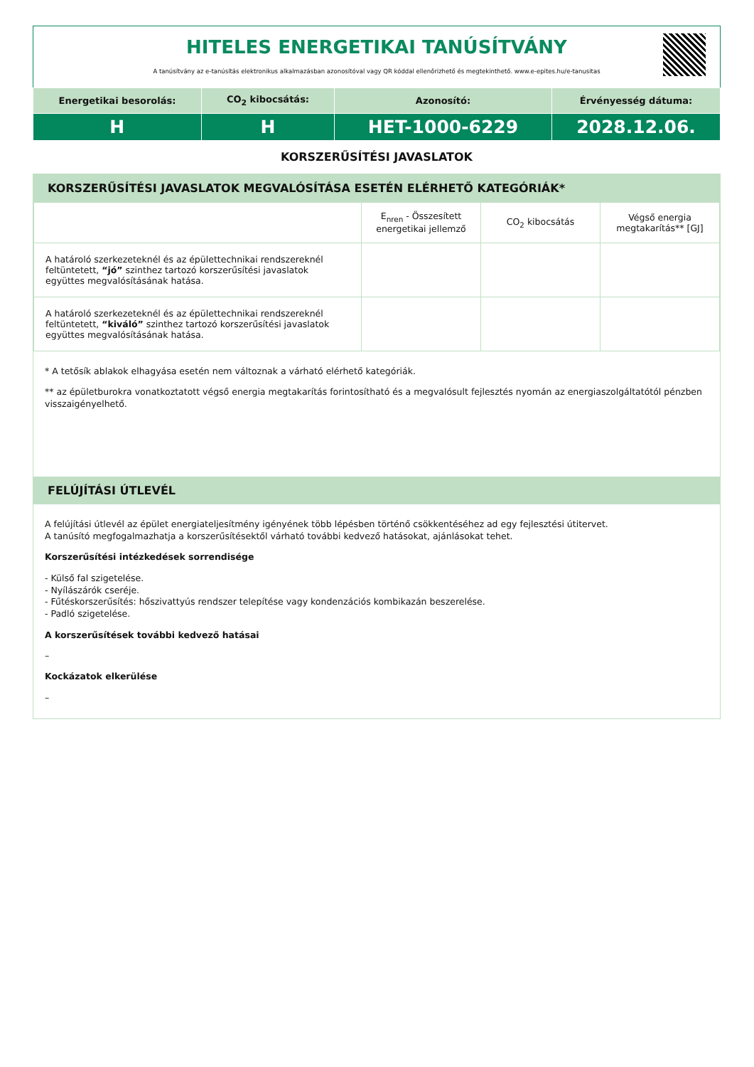HITELES ENERGETIKAI TANÚSÍTVÁNY
A tanúsítvány az e-tanúsítás elektronikus alkalmazásban azonosítóval vagy QR kóddal ellenőrizhető és megtekinthető. www.e-epites.hu/e-tanusitas
| Energetikai besorolás: | CO<sub>2</sub> kibocsátás: | Azonosító: | Érvényesség dátuma: |
| --- | --- | --- | --- |
| H | H | HET-1000-6229 | 2028.12.06. |
KORSZERŰSÍTÉSI JAVASLATOK
KORSZERŰSÍTÉSI JAVASLATOK MEGVALÓSÍTÁSA ESETÉN ELÉRHETŐ KATEGÓRIÁK*
| | E<sub>nren</sub> - Összesített energetikai jellemző | CO<sub>2</sub> kibocsátás | Végső energia megtakarítás** [GJ] |
| --- | --- | --- | --- |
| A határoló szerkezeteknél és az épülettechnikai rendszereknél feltüntetett, “jó” szinthez tartozó korszerűsítési javaslatok együttes megvalósításának hatása. | | | |
| A határoló szerkezeteknél és az épülettechnikai rendszereknél feltüntetett, “kiváló” szinthez tartozó korszerűsítési javaslatok együttes megvalósításának hatása. | | | |
* A tetősík ablakok elhagyása esetén nem változnak a várható elérhető kategóriák.
** az épületburokra vonatkoztatott végső energia megtakarítás forintosítható és a megvalósult fejlesztés nyomán az energiaszolgáltatótól pénzben visszaigényelhető.
FELÚJÍTÁSI ÚTLEVÉL
A felújítási útlevél az épület energiateljesítmény igényének több lépésben történő csökkentéséhez ad egy fejlesztési útitervet.
A tanúsító megfogalmazhatja a korszerűsítésektől várható további kedvező hatásokat, ajánlásokat tehet.
Korszerűsítési intézkedések sorrendisége
- Külső fal szigetelése.
- Nyílászárók cseréje.
- Fűtéskorszerűsítés: hőszivattyús rendszer telepítése vagy kondenzációs kombikazán beszerelése.
- Padló szigetelése.
A korszerűsítések további kedvező hatásai
–
Kockázatok elkerülése
–